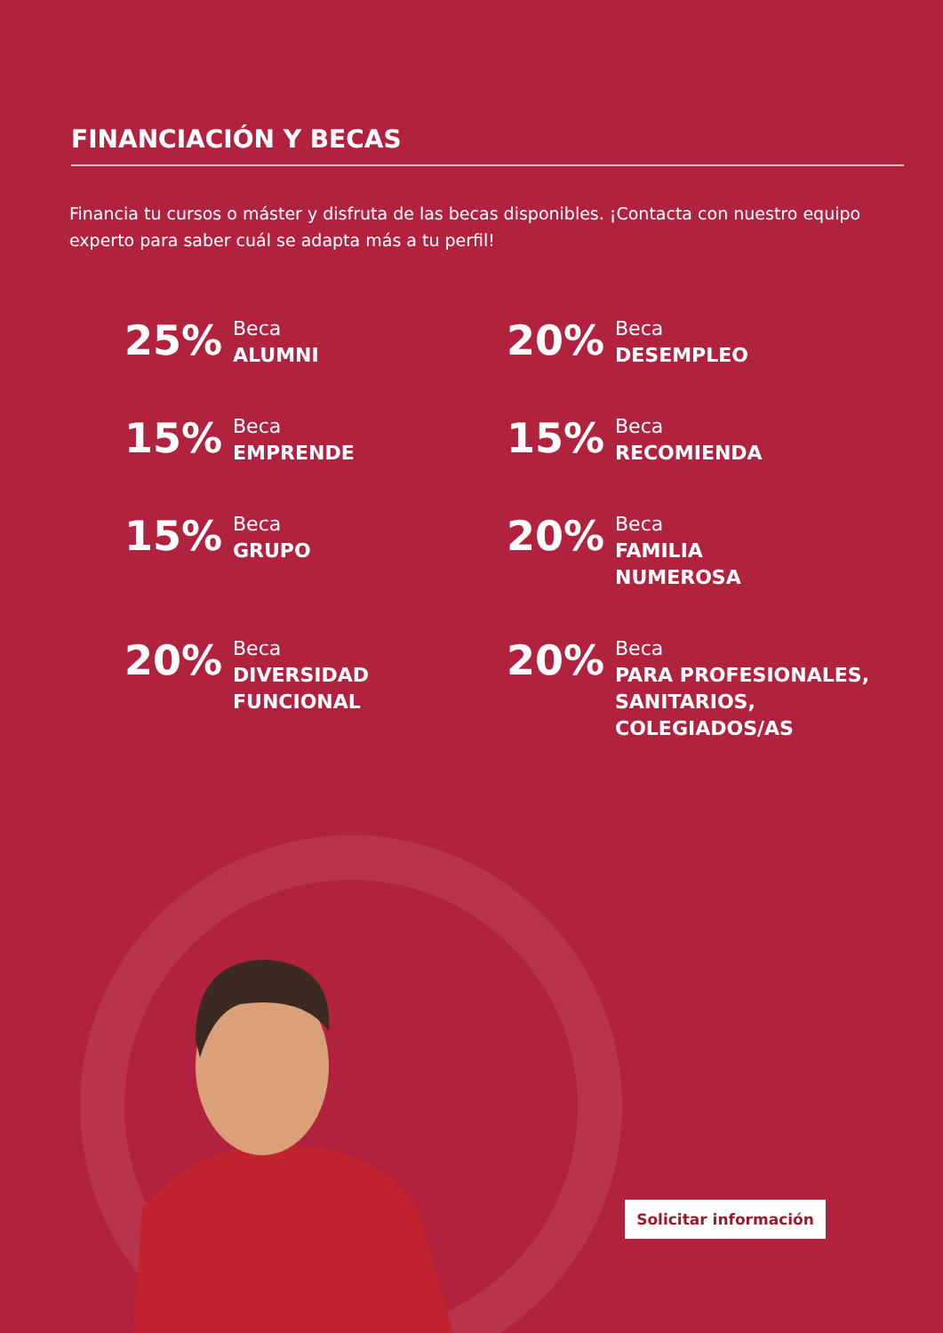FINANCIACIÓN Y BECAS
Financia tu cursos o máster y disfruta de las becas disponibles. ¡Contacta con nuestro equipo experto para saber cuál se adapta más a tu perfil!
25%
Beca
ALUMNI
20%
Beca
DESEMPLEO
15%
Beca
EMPRENDE
15%
Beca
RECOMIENDA
15%
Beca
GRUPO
20%
Beca
FAMILIA
NUMEROSA
20%
Beca
DIVERSIDAD
FUNCIONAL
20%
Beca
PARA PROFESIONALES,
SANITARIOS,
COLEGIADOS/AS
Solicitar información